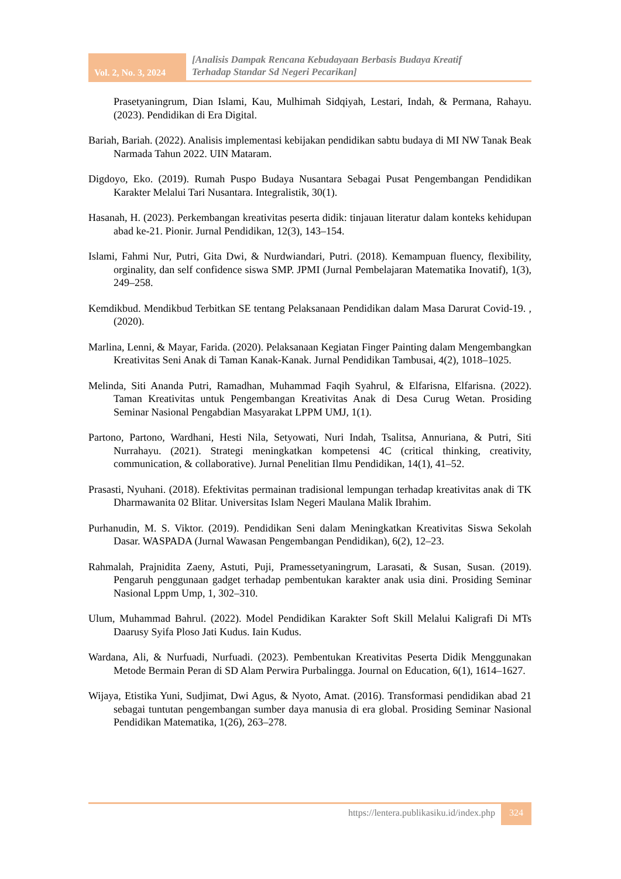Vol. 2, No. 3, 2024
[Analisis Dampak Rencana Kebudayaan Berbasis Budaya Kreatif
Terhadap Standar Sd Negeri Pecarikan]
Prasetyaningrum, Dian Islami, Kau, Mulhimah Sidqiyah, Lestari, Indah, & Permana, Rahayu. (2023). Pendidikan di Era Digital.
Bariah, Bariah. (2022). Analisis implementasi kebijakan pendidikan sabtu budaya di MI NW Tanak Beak Narmada Tahun 2022. UIN Mataram.
Digdoyo, Eko. (2019). Rumah Puspo Budaya Nusantara Sebagai Pusat Pengembangan Pendidikan Karakter Melalui Tari Nusantara. Integralistik, 30(1).
Hasanah, H. (2023). Perkembangan kreativitas peserta didik: tinjauan literatur dalam konteks kehidupan abad ke-21. Pionir. Jurnal Pendidikan, 12(3), 143–154.
Islami, Fahmi Nur, Putri, Gita Dwi, & Nurdwiandari, Putri. (2018). Kemampuan fluency, flexibility, orginality, dan self confidence siswa SMP. JPMI (Jurnal Pembelajaran Matematika Inovatif), 1(3), 249–258.
Kemdikbud. Mendikbud Terbitkan SE tentang Pelaksanaan Pendidikan dalam Masa Darurat Covid-19. , (2020).
Marlina, Lenni, & Mayar, Farida. (2020). Pelaksanaan Kegiatan Finger Painting dalam Mengembangkan Kreativitas Seni Anak di Taman Kanak-Kanak. Jurnal Pendidikan Tambusai, 4(2), 1018–1025.
Melinda, Siti Ananda Putri, Ramadhan, Muhammad Faqih Syahrul, & Elfarisna, Elfarisna. (2022). Taman Kreativitas untuk Pengembangan Kreativitas Anak di Desa Curug Wetan. Prosiding Seminar Nasional Pengabdian Masyarakat LPPM UMJ, 1(1).
Partono, Partono, Wardhani, Hesti Nila, Setyowati, Nuri Indah, Tsalitsa, Annuriana, & Putri, Siti Nurrahayu. (2021). Strategi meningkatkan kompetensi 4C (critical thinking, creativity, communication, & collaborative). Jurnal Penelitian Ilmu Pendidikan, 14(1), 41–52.
Prasasti, Nyuhani. (2018). Efektivitas permainan tradisional lempungan terhadap kreativitas anak di TK Dharmawanita 02 Blitar. Universitas Islam Negeri Maulana Malik Ibrahim.
Purhanudin, M. S. Viktor. (2019). Pendidikan Seni dalam Meningkatkan Kreativitas Siswa Sekolah Dasar. WASPADA (Jurnal Wawasan Pengembangan Pendidikan), 6(2), 12–23.
Rahmalah, Prajnidita Zaeny, Astuti, Puji, Pramessetyaningrum, Larasati, & Susan, Susan. (2019). Pengaruh penggunaan gadget terhadap pembentukan karakter anak usia dini. Prosiding Seminar Nasional Lppm Ump, 1, 302–310.
Ulum, Muhammad Bahrul. (2022). Model Pendidikan Karakter Soft Skill Melalui Kaligrafi Di MTs Daarusy Syifa Ploso Jati Kudus. Iain Kudus.
Wardana, Ali, & Nurfuadi, Nurfuadi. (2023). Pembentukan Kreativitas Peserta Didik Menggunakan Metode Bermain Peran di SD Alam Perwira Purbalingga. Journal on Education, 6(1), 1614–1627.
Wijaya, Etistika Yuni, Sudjimat, Dwi Agus, & Nyoto, Amat. (2016). Transformasi pendidikan abad 21 sebagai tuntutan pengembangan sumber daya manusia di era global. Prosiding Seminar Nasional Pendidikan Matematika, 1(26), 263–278.
https://lentera.publikasiku.id/index.php
324